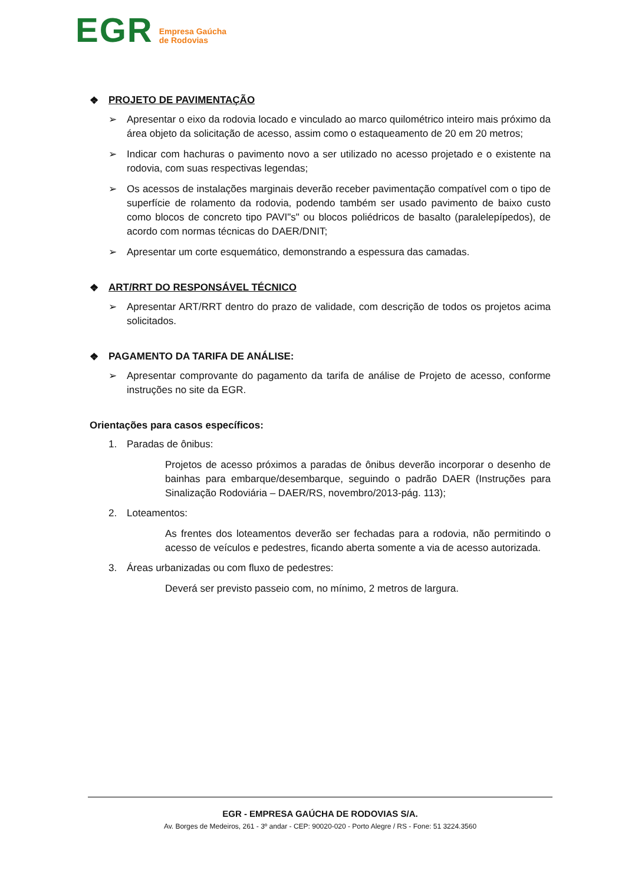EGR Empresa Gaúcha
de Rodovias
❖ PROJETO DE PAVIMENTAÇÃO
➢ Apresentar o eixo da rodovia locado e vinculado ao marco quilométrico inteiro mais próximo da área objeto da solicitação de acesso, assim como o estaqueamento de 20 em 20 metros;
➢ Indicar com hachuras o pavimento novo a ser utilizado no acesso projetado e o existente na rodovia, com suas respectivas legendas;
➢ Os acessos de instalações marginais deverão receber pavimentação compatível com o tipo de superfície de rolamento da rodovia, podendo também ser usado pavimento de baixo custo como blocos de concreto tipo PAVI"s" ou blocos poliédricos de basalto (paralelepípedos), de acordo com normas técnicas do DAER/DNIT;
➢ Apresentar um corte esquemático, demonstrando a espessura das camadas.
❖ ART/RRT DO RESPONSÁVEL TÉCNICO
➢ Apresentar ART/RRT dentro do prazo de validade, com descrição de todos os projetos acima solicitados.
❖ PAGAMENTO DA TARIFA DE ANÁLISE:
➢ Apresentar comprovante do pagamento da tarifa de análise de Projeto de acesso, conforme instruções no site da EGR.
Orientações para casos específicos:
1. Paradas de ônibus:
Projetos de acesso próximos a paradas de ônibus deverão incorporar o desenho de bainhas para embarque/desembarque, seguindo o padrão DAER (Instruções para Sinalização Rodoviária – DAER/RS, novembro/2013-pág. 113);
2. Loteamentos:
As frentes dos loteamentos deverão ser fechadas para a rodovia, não permitindo o acesso de veículos e pedestres, ficando aberta somente a via de acesso autorizada.
3. Áreas urbanizadas ou com fluxo de pedestres:
Deverá ser previsto passeio com, no mínimo, 2 metros de largura.
EGR - EMPRESA GAÚCHA DE RODOVIAS S/A.
Av. Borges de Medeiros, 261 - 3º andar - CEP: 90020-020 - Porto Alegre / RS - Fone: 51 3224.3560